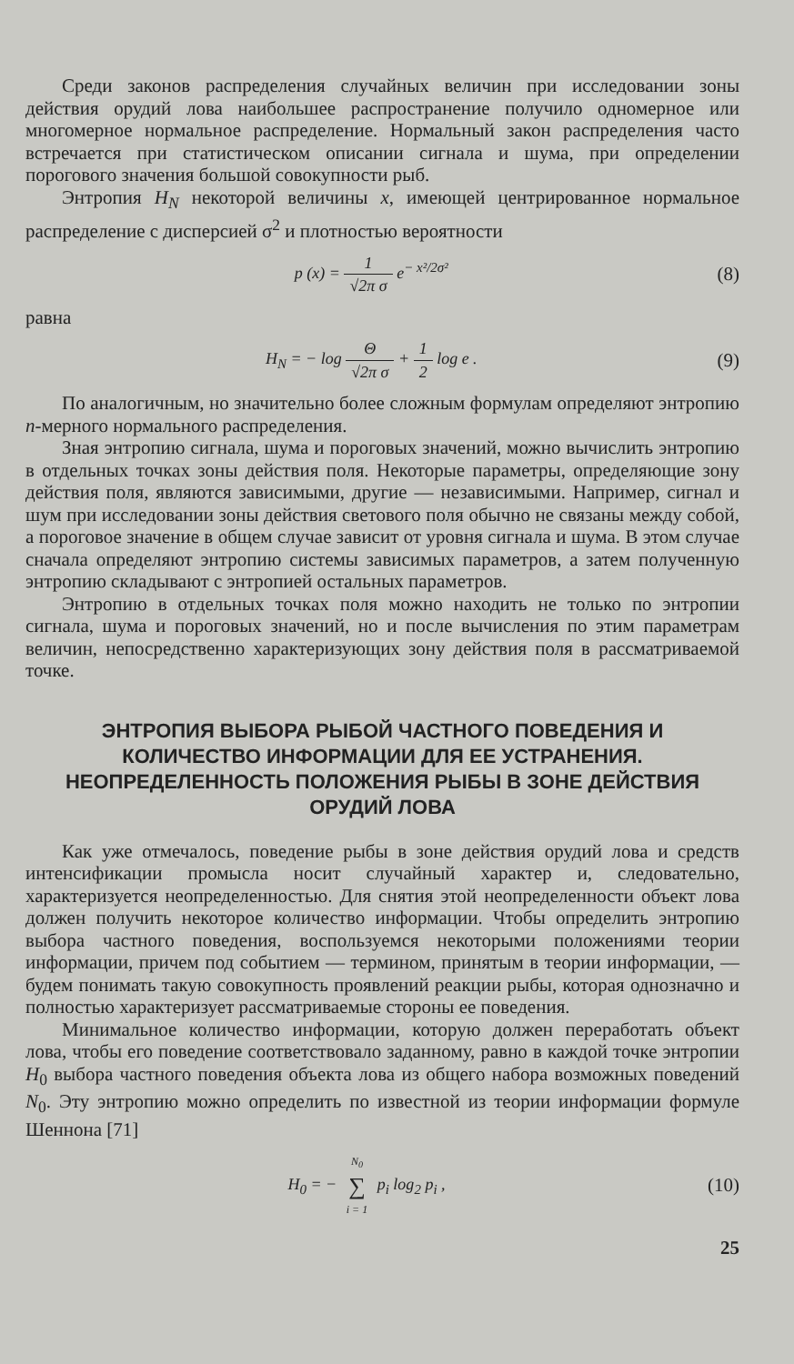Среди законов распределения случайных величин при исследовании зоны действия орудий лова наибольшее распространение получило одномерное или многомерное нормальное распределение. Нормальный закон распределения часто встречается при статистическом описании сигнала и шума, при определении порогового значения большой совокупности рыб.
Энтропия H<sub>N</sub> некоторой величины x, имеющей центрированное нормальное распределение с дисперсией σ<sup>2</sup> и плотностью вероятности
p (x) = 1 √2π σ e<sup>− x²/2σ²</sup>
(8)
равна
H<sub>N</sub> = − log Θ √2π σ + 1 2 log e .
(9)
По аналогичным, но значительно более сложным формулам определяют энтропию n-мерного нормального распределения.
Зная энтропию сигнала, шума и пороговых значений, можно вычислить энтропию в отдельных точках зоны действия поля. Некоторые параметры, определяющие зону действия поля, являются зависимыми, другие — независимыми. Например, сигнал и шум при исследовании зоны действия светового поля обычно не связаны между собой, а пороговое значение в общем случае зависит от уровня сигнала и шума. В этом случае сначала определяют энтропию системы зависимых параметров, а затем полученную энтропию складывают с энтропией остальных параметров.
Энтропию в отдельных точках поля можно находить не только по энтропии сигнала, шума и пороговых значений, но и после вычисления по этим параметрам величин, непосредственно характеризующих зону действия поля в рассматриваемой точке.
ЭНТРОПИЯ ВЫБОРА РЫБОЙ ЧАСТНОГО ПОВЕДЕНИЯ И КОЛИЧЕСТВО ИНФОРМАЦИИ ДЛЯ ЕЕ УСТРАНЕНИЯ. НЕОПРЕДЕЛЕННОСТЬ ПОЛОЖЕНИЯ РЫБЫ В ЗОНЕ ДЕЙСТВИЯ ОРУДИЙ ЛОВА
Как уже отмечалось, поведение рыбы в зоне действия орудий лова и средств интенсификации промысла носит случайный характер и, следовательно, характеризуется неопределенностью. Для снятия этой неопределенности объект лова должен получить некоторое количество информации. Чтобы определить энтропию выбора частного поведения, воспользуемся некоторыми положениями теории информации, причем под событием — термином, принятым в теории информации, — будем понимать такую совокупность проявлений реакции рыбы, которая однозначно и полностью характеризует рассматриваемые стороны ее поведения.
Минимальное количество информации, которую должен переработать объект лова, чтобы его поведение соответствовало заданному, равно в каждой точке энтропии H<sub>0</sub> выбора частного поведения объекта лова из общего набора возможных поведений N<sub>0</sub>. Эту энтропию можно определить по известной из теории информации формуле Шеннона [71]
H<sub>0</sub> = − N<sub>0</sub> ∑ i = 1 p<sub>i</sub> log<sub>2</sub> p<sub>i</sub> ,
(10)
25